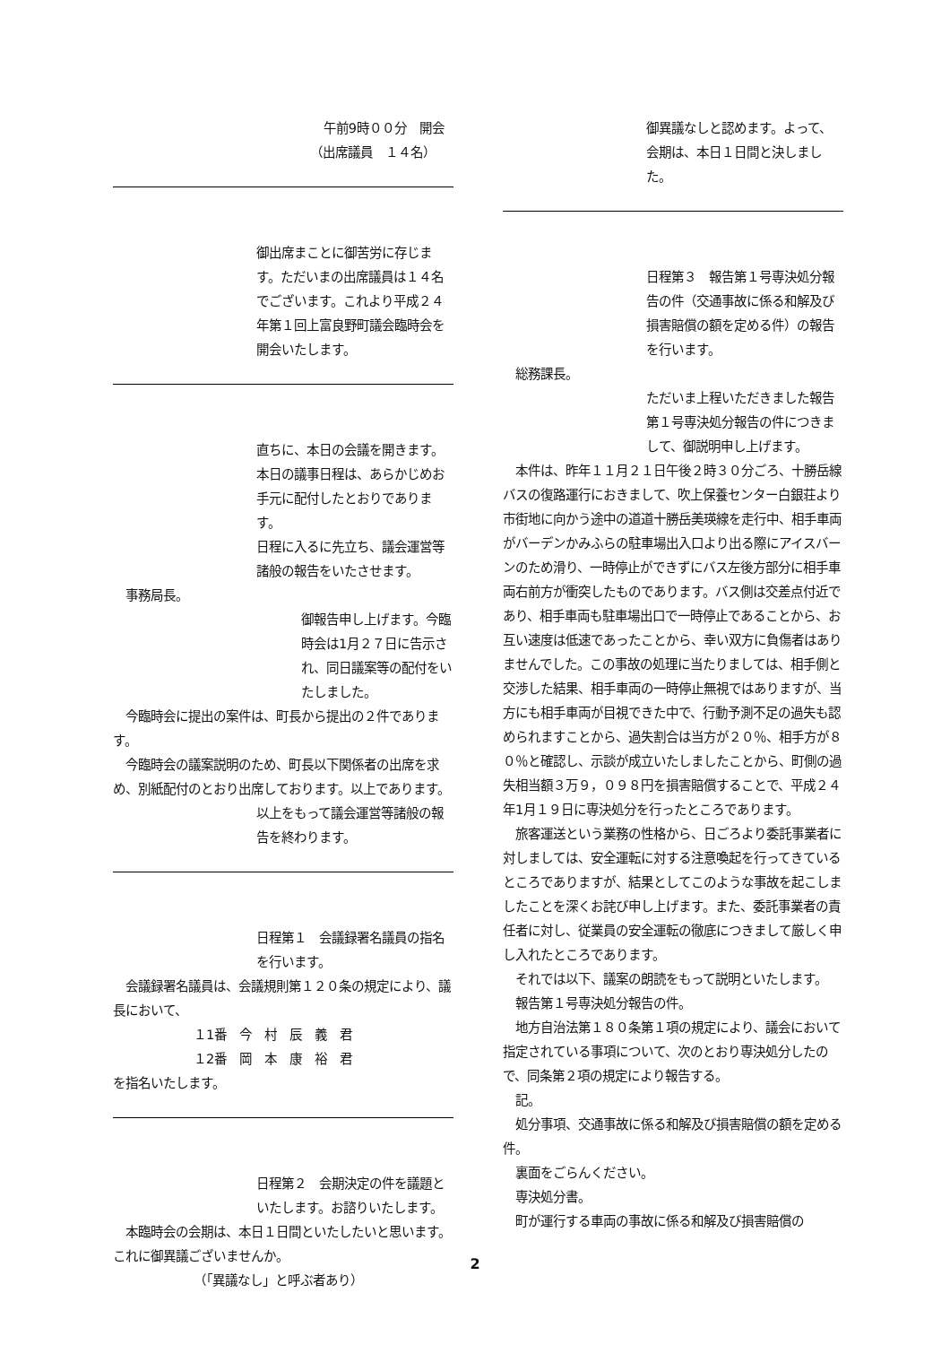午前9時００分　開会
（出席議員　１４名）
御出席まことに御苦労に存じます。ただいまの出席議員は１４名でございます。これより平成２４年第１回上富良野町議会臨時会を開会いたします。
直ちに、本日の会議を開きます。本日の議事日程は、あらかじめお手元に配付したとおりであります。
日程に入るに先立ち、議会運営等諸般の報告をいたさせます。
　事務局長。
御報告申し上げます。今臨時会は1月２７日に告示され、同日議案等の配付をいたしました。
　今臨時会に提出の案件は、町長から提出の２件であります。
　今臨時会の議案説明のため、町長以下関係者の出席を求め、別紙配付のとおり出席しております。以上であります。
以上をもって議会運営等諸般の報告を終わります。
日程第１　会議録署名議員の指名を行います。
　会議録署名議員は、会議規則第１２０条の規定により、議長において、
１1番　今　村　辰　義　君
１2番　岡　本　康　裕　君
を指名いたします。
日程第２　会期決定の件を議題といたします。お諮りいたします。
　本臨時会の会期は、本日１日間といたしたいと思います。これに御異議ございませんか。
（「異議なし」と呼ぶ者あり）
御異議なしと認めます。よって、会期は、本日１日間と決しました。
日程第３　報告第１号専決処分報告の件（交通事故に係る和解及び損害賠償の額を定める件）の報告を行います。
　総務課長。
ただいま上程いただきました報告第１号専決処分報告の件につきまして、御説明申し上げます。
　本件は、昨年１１月２１日午後２時３０分ごろ、十勝岳線バスの復路運行におきまして、吹上保養センター白銀荘より市街地に向かう途中の道道十勝岳美瑛線を走行中、相手車両がバーデンかみふらの駐車場出入口より出る際にアイスバーンのため滑り、一時停止ができずにバス左後方部分に相手車両右前方が衝突したものであります。バス側は交差点付近であり、相手車両も駐車場出口で一時停止であることから、お互い速度は低速であったことから、幸い双方に負傷者はありませんでした。この事故の処理に当たりましては、相手側と交渉した結果、相手車両の一時停止無視ではありますが、当方にも相手車両が目視できた中で、行動予測不足の過失も認められますことから、過失割合は当方が２０％、相手方が８０％と確認し、示談が成立いたしましたことから、町側の過失相当額３万９，０９８円を損害賠償することで、平成２４年1月１９日に専決処分を行ったところであります。
　旅客運送という業務の性格から、日ごろより委託事業者に対しましては、安全運転に対する注意喚起を行ってきているところでありますが、結果としてこのような事故を起こしましたことを深くお詫び申し上げます。また、委託事業者の責任者に対し、従業員の安全運転の徹底につきまして厳しく申し入れたところであります。
　それでは以下、議案の朗読をもって説明といたします。
　報告第１号専決処分報告の件。
　地方自治法第１８０条第１項の規定により、議会において指定されている事項について、次のとおり専決処分したので、同条第２項の規定により報告する。
　記。
　処分事項、交通事故に係る和解及び損害賠償の額を定める件。
　裏面をごらんください。
　専決処分書。
　町が運行する車両の事故に係る和解及び損害賠償の
2